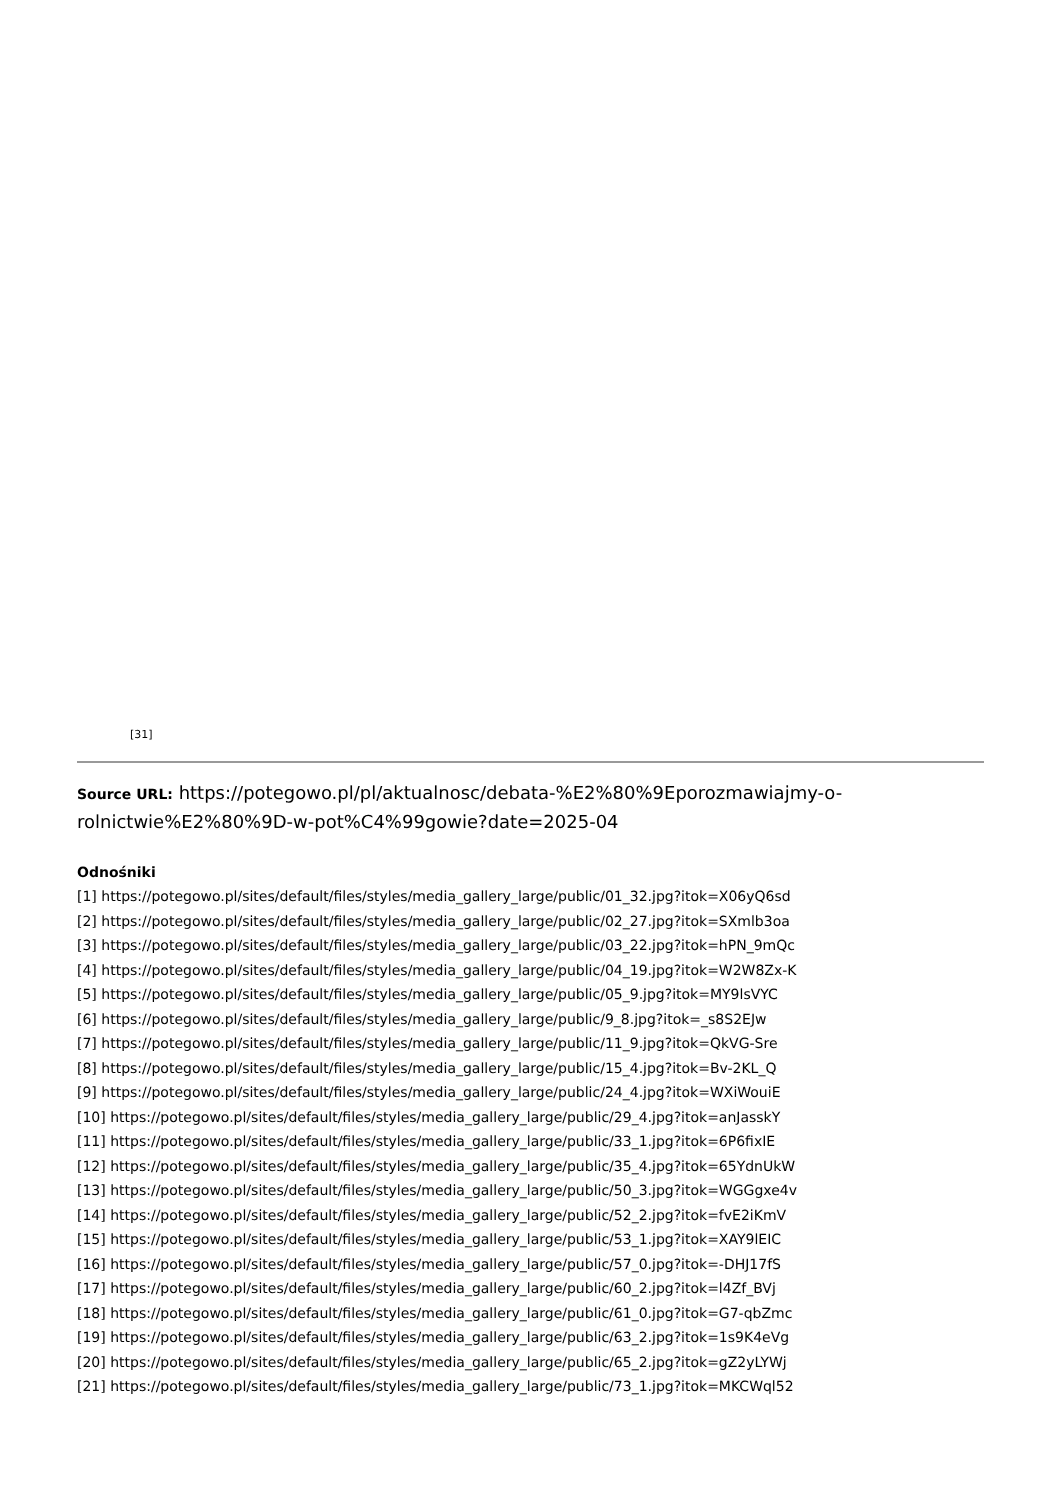[31]
Source URL: https://potegowo.pl/pl/aktualnosc/debata-%E2%80%9Eporozmawiajmy-o-rolnictwie%E2%80%9D-w-pot%C4%99gowie?date=2025-04
Odnośniki
[1] https://potegowo.pl/sites/default/files/styles/media_gallery_large/public/01_32.jpg?itok=X06yQ6sd
[2] https://potegowo.pl/sites/default/files/styles/media_gallery_large/public/02_27.jpg?itok=SXmlb3oa
[3] https://potegowo.pl/sites/default/files/styles/media_gallery_large/public/03_22.jpg?itok=hPN_9mQc
[4] https://potegowo.pl/sites/default/files/styles/media_gallery_large/public/04_19.jpg?itok=W2W8Zx-K
[5] https://potegowo.pl/sites/default/files/styles/media_gallery_large/public/05_9.jpg?itok=MY9lsVYC
[6] https://potegowo.pl/sites/default/files/styles/media_gallery_large/public/9_8.jpg?itok=_s8S2EJw
[7] https://potegowo.pl/sites/default/files/styles/media_gallery_large/public/11_9.jpg?itok=QkVG-Sre
[8] https://potegowo.pl/sites/default/files/styles/media_gallery_large/public/15_4.jpg?itok=Bv-2KL_Q
[9] https://potegowo.pl/sites/default/files/styles/media_gallery_large/public/24_4.jpg?itok=WXiWouiE
[10] https://potegowo.pl/sites/default/files/styles/media_gallery_large/public/29_4.jpg?itok=anJasskY
[11] https://potegowo.pl/sites/default/files/styles/media_gallery_large/public/33_1.jpg?itok=6P6fixIE
[12] https://potegowo.pl/sites/default/files/styles/media_gallery_large/public/35_4.jpg?itok=65YdnUkW
[13] https://potegowo.pl/sites/default/files/styles/media_gallery_large/public/50_3.jpg?itok=WGGgxe4v
[14] https://potegowo.pl/sites/default/files/styles/media_gallery_large/public/52_2.jpg?itok=fvE2iKmV
[15] https://potegowo.pl/sites/default/files/styles/media_gallery_large/public/53_1.jpg?itok=XAY9lEIC
[16] https://potegowo.pl/sites/default/files/styles/media_gallery_large/public/57_0.jpg?itok=-DHJ17fS
[17] https://potegowo.pl/sites/default/files/styles/media_gallery_large/public/60_2.jpg?itok=l4Zf_BVj
[18] https://potegowo.pl/sites/default/files/styles/media_gallery_large/public/61_0.jpg?itok=G7-qbZmc
[19] https://potegowo.pl/sites/default/files/styles/media_gallery_large/public/63_2.jpg?itok=1s9K4eVg
[20] https://potegowo.pl/sites/default/files/styles/media_gallery_large/public/65_2.jpg?itok=gZ2yLYWj
[21] https://potegowo.pl/sites/default/files/styles/media_gallery_large/public/73_1.jpg?itok=MKCWql52